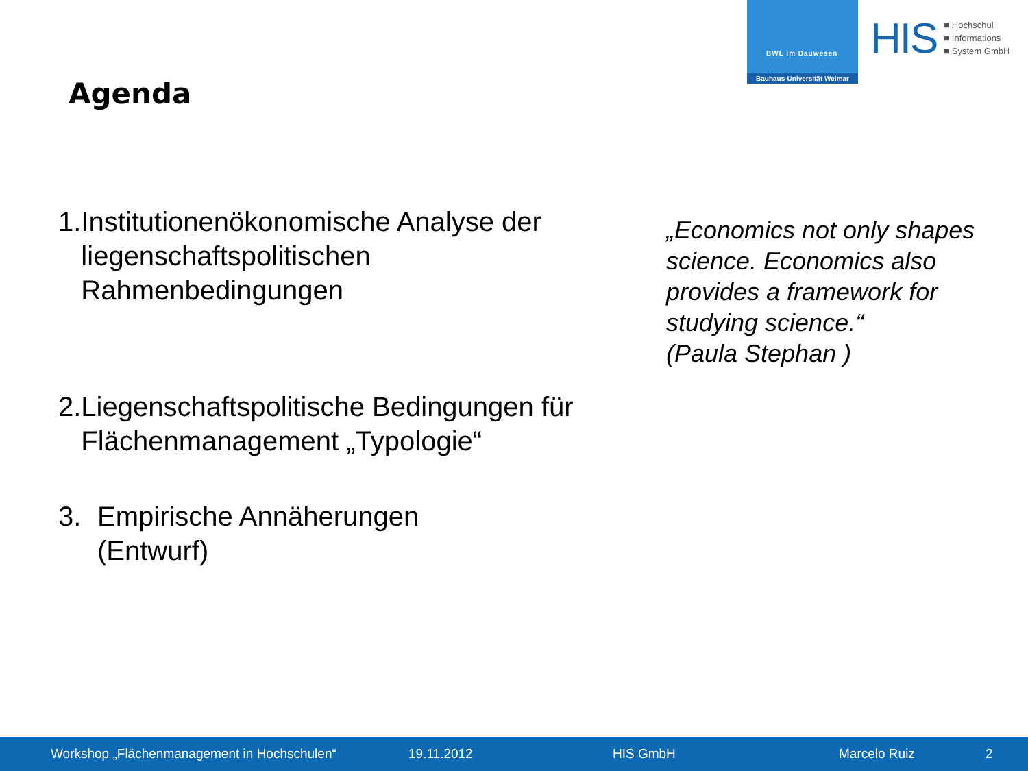BWL im Bauwesen
Bauhaus-Universität Weimar
HIS
■ Hochschul
■ Informations
■ System GmbH
Agenda
1. Institutionenökonomische Analyse der liegenschaftspolitischen Rahmenbedingungen
2. Liegenschaftspolitische Bedingungen für Flächenmanagement „Typologie“
3. Empirische Annäherungen
(Entwurf)
„Economics not only shapes science. Economics also provides a framework for studying science.“
(Paula Stephan )
Workshop „Flächenmanagement in Hochschulen“ 19.11.2012 HIS GmbH Marcelo Ruiz 2